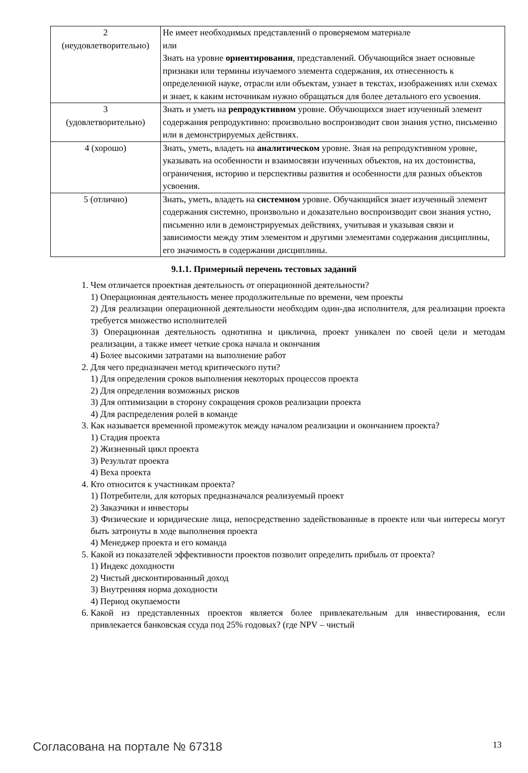| 2 (неудовлетворительно) | Не имеет необходимых представлений о проверяемом материале или Знать на уровне ориентирования , представлений. Обучающийся знает основные признаки или термины изучаемого элемента содержания, их отнесенность к определенной науке, отрасли или объектам, узнает в текстах, изображениях или схемах и знает, к каким источникам нужно обращаться для более детального его усвоения. |
| 3 (удовлетворительно) | Знать и уметь на репродуктивном уровне. Обучающихся знает изученный элемент содержания репродуктивно: произвольно воспроизводит свои знания устно, письменно или в демонстрируемых действиях. |
| 4 (хорошо) | Знать, уметь, владеть на аналитическом уровне. Зная на репродуктивном уровне, указывать на особенности и взаимосвязи изученных объектов, на их достоинства, ограничения, историю и перспективы развития и особенности для разных объектов усвоения. |
| 5 (отлично) | Знать, уметь, владеть на системном уровне. Обучающийся знает изученный элемент содержания системно, произвольно и доказательно воспроизводит свои знания устно, письменно или в демонстрируемых действиях, учитывая и указывая связи и зависимости между этим элементом и другими элементами содержания дисциплины, его значимость в содержании дисциплины. |
9.1.1. Примерный перечень тестовых заданий
1. Чем отличается проектная деятельность от операционной деятельности?
1) Операционная деятельность менее продолжительные по времени, чем проекты
2) Для реализации операционной деятельности необходим один-два исполнителя, для реализации проекта требуется множество исполнителей
3) Операционная деятельность однотипна и циклична, проект уникален по своей цели и методам реализации, а также имеет четкие срока начала и окончания
4) Более высокими затратами на выполнение работ
2. Для чего предназначен метод критического пути?
1) Для определения сроков выполнения некоторых процессов проекта
2) Для определения возможных рисков
3) Для оптимизации в сторону сокращения сроков реализации проекта
4) Для распределения ролей в команде
3. Как называется временной промежуток между началом реализации и окончанием проекта?
1) Стадия проекта
2) Жизненный цикл проекта
3) Результат проекта
4) Веха проекта
4. Кто относится к участникам проекта?
1) Потребители, для которых предназначался реализуемый проект
2) Заказчики и инвесторы
3) Физические и юридические лица, непосредственно задействованные в проекте или чьи интересы могут быть затронуты в ходе выполнения проекта
4) Менеджер проекта и его команда
5. Какой из показателей эффективности проектов позволит определить прибыль от проекта?
1) Индекс доходности
2) Чистый дисконтированный доход
3) Внутренняя норма доходности
4) Период окупаемости
6. Какой из представленных проектов является более привлекательным для инвестирования, если привлекается банковская ссуда под 25% годовых? (где NPV – чистый
Согласована на портале № 67318 13